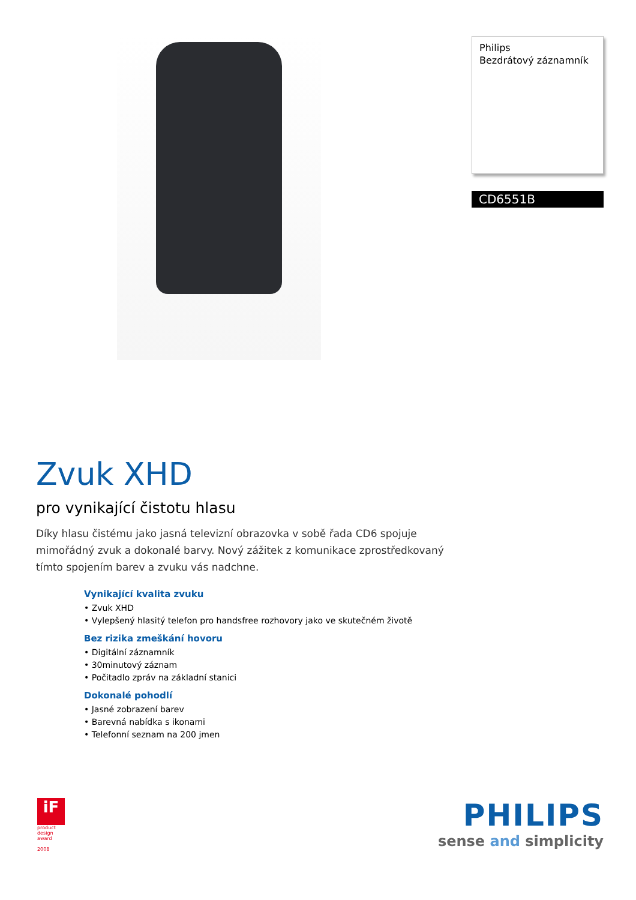Philips
Bezdrátový záznamník
CD6551B
Zvuk XHD
pro vynikající čistotu hlasu
Díky hlasu čistému jako jasná televizní obrazovka v sobě řada CD6 spojuje mimořádný zvuk a dokonalé barvy. Nový zážitek z komunikace zprostředkovaný tímto spojením barev a zvuku vás nadchne.
Vynikající kvalita zvuku
• Zvuk XHD
• Vylepšený hlasitý telefon pro handsfree rozhovory jako ve skutečném životě
Bez rizika zmeškání hovoru
• Digitální záznamník
• 30minutový záznam
• Počitadlo zpráv na základní stanici
Dokonalé pohodlí
• Jasné zobrazení barev
• Barevná nabídka s ikonami
• Telefonní seznam na 200 jmen
iF
product
design
award
2008
PHILIPS
sense and simplicity